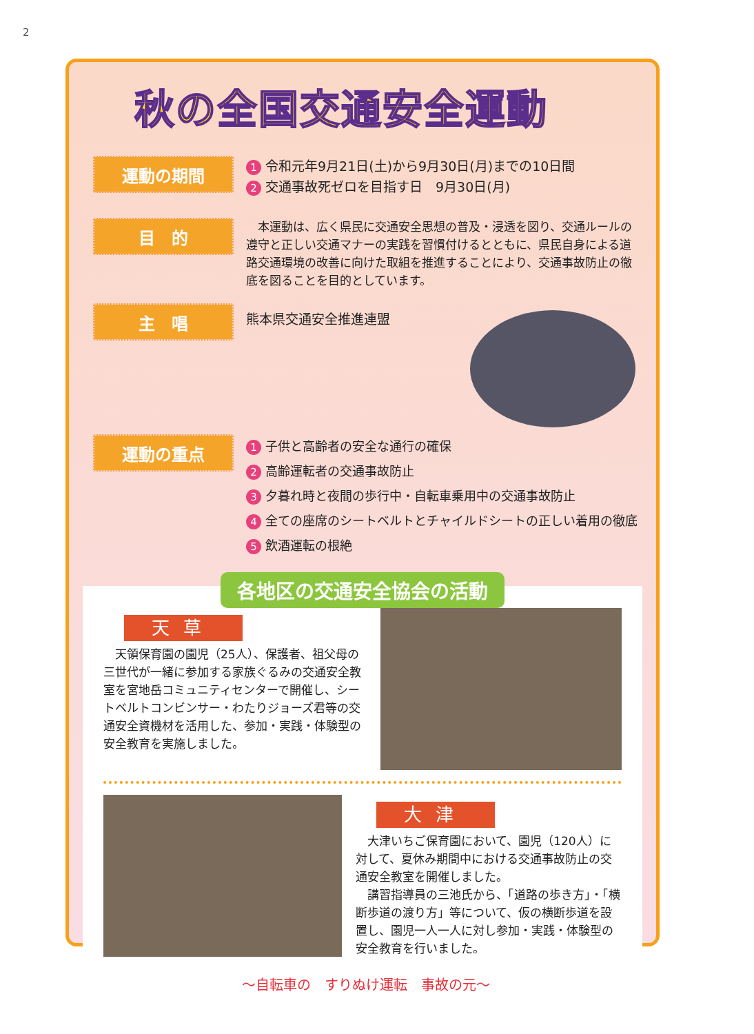2
秋の全国交通安全運動
運動の期間
1 令和元年9月21日(土)から9月30日(月)までの10日間
2 交通事故死ゼロを目指す日　9月30日(月)
目　的
　本運動は、広く県民に交通安全思想の普及・浸透を図り、交通ルールの遵守と正しい交通マナーの実践を習慣付けるとともに、県民自身による道路交通環境の改善に向けた取組を推進することにより、交通事故防止の徹底を図ることを目的としています。
主　唱
熊本県交通安全推進連盟
運動の重点
1 子供と高齢者の安全な通行の確保
2 高齢運転者の交通事故防止
3 夕暮れ時と夜間の歩行中・自転車乗用中の交通事故防止
4 全ての座席のシートベルトとチャイルドシートの正しい着用の徹底
5 飲酒運転の根絶
各地区の交通安全協会の活動
天草
　天領保育園の園児（25人）、保護者、祖父母の三世代が一緒に参加する家族ぐるみの交通安全教室を宮地岳コミュニティセンターで開催し、シートベルトコンビンサー・わたりジョーズ君等の交通安全資機材を活用した、参加・実践・体験型の安全教育を実施しました。
大津
　大津いちご保育園において、園児（120人）に対して、夏休み期間中における交通事故防止の交通安全教室を開催しました。
　講習指導員の三池氏から、「道路の歩き方」・「横断歩道の渡り方」等について、仮の横断歩道を設置し、園児一人一人に対し参加・実践・体験型の安全教育を行いました。
～自転車の　すりぬけ運転　事故の元～